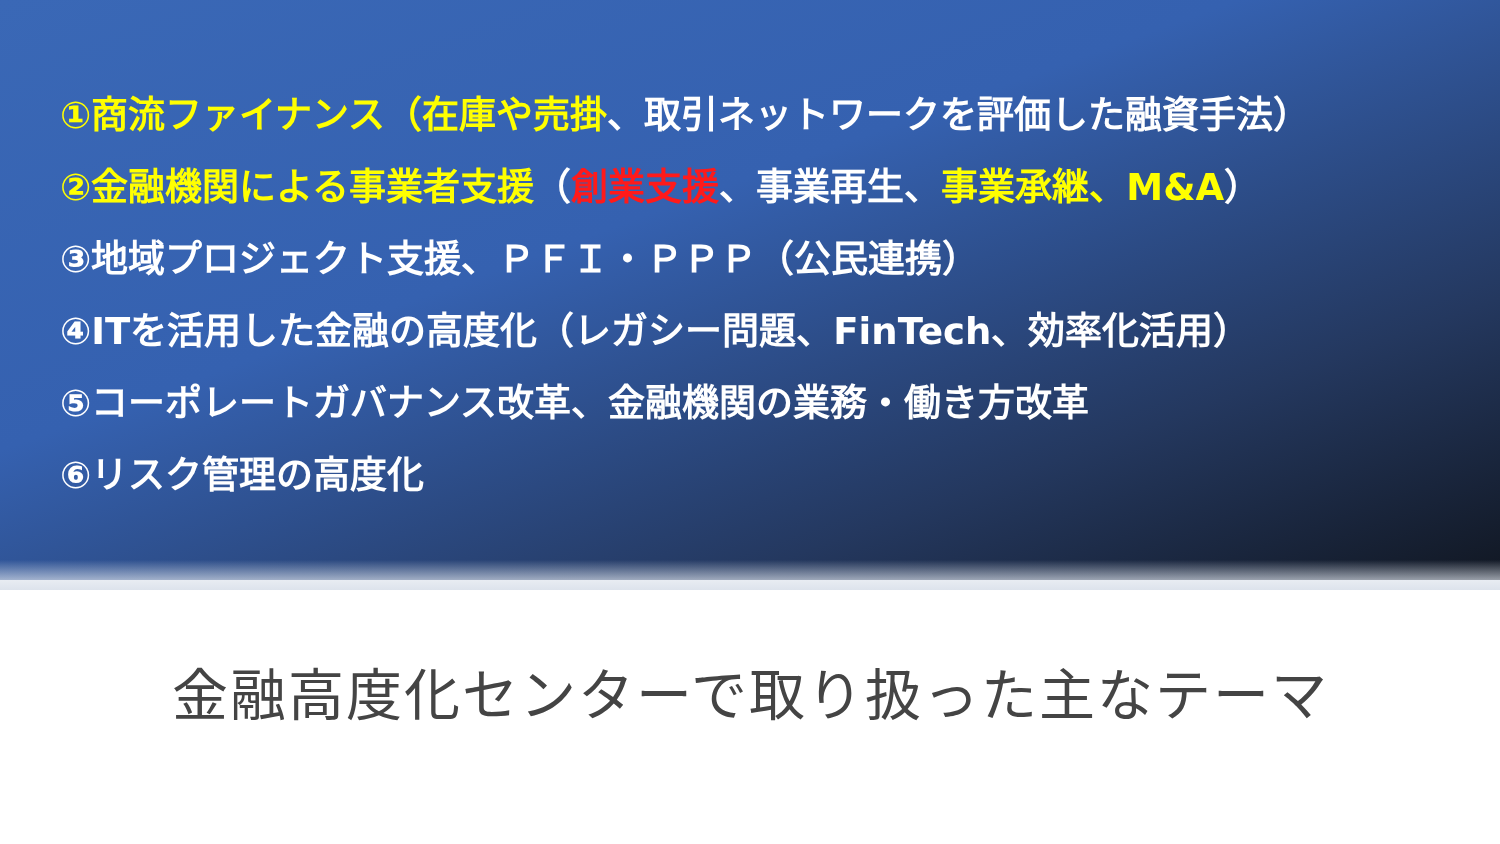①商流ファイナンス（在庫や売掛、取引ネットワークを評価した融資手法）
②金融機関による事業者支援（創業支援、事業再生、事業承継、M&A）
③地域プロジェクト支援、ＰＦＩ・ＰＰＰ（公民連携）
④ITを活用した金融の高度化（レガシー問題、FinTech、効率化活用）
⑤コーポレートガバナンス改革、金融機関の業務・働き方改革
⑥リスク管理の高度化
金融高度化センターで取り扱った主なテーマ